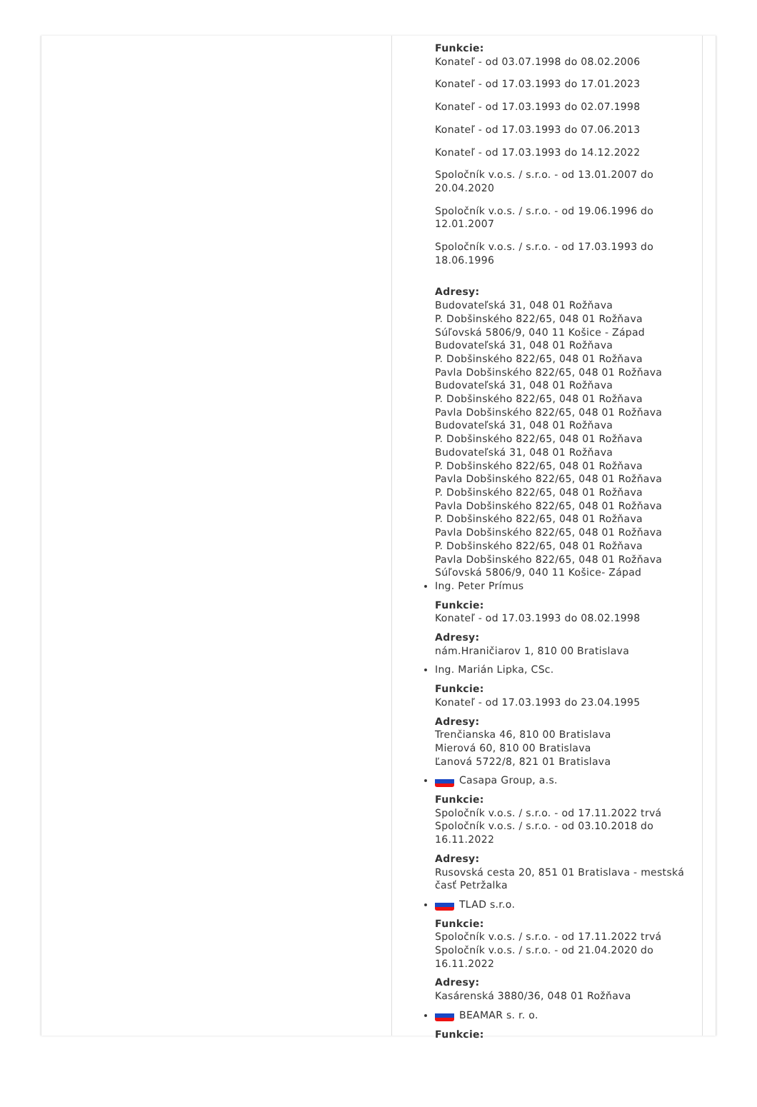Funkcie:
Konateľ - od 03.07.1998 do 08.02.2006
Konateľ - od 17.03.1993 do 17.01.2023
Konateľ - od 17.03.1993 do 02.07.1998
Konateľ - od 17.03.1993 do 07.06.2013
Konateľ - od 17.03.1993 do 14.12.2022
Spoločník v.o.s. / s.r.o. - od 13.01.2007 do 20.04.2020
Spoločník v.o.s. / s.r.o. - od 19.06.1996 do 12.01.2007
Spoločník v.o.s. / s.r.o. - od 17.03.1993 do 18.06.1996
Adresy:
Budovateľská 31, 048 01 Rožňava
P. Dobšinského 822/65, 048 01 Rožňava
Súľovská 5806/9, 040 11 Košice - Západ
Budovateľská 31, 048 01 Rožňava
P. Dobšinského 822/65, 048 01 Rožňava
Pavla Dobšinského 822/65, 048 01 Rožňava
Budovateľská 31, 048 01 Rožňava
P. Dobšinského 822/65, 048 01 Rožňava
Pavla Dobšinského 822/65, 048 01 Rožňava
Budovateľská 31, 048 01 Rožňava
P. Dobšinského 822/65, 048 01 Rožňava
Budovateľská 31, 048 01 Rožňava
P. Dobšinského 822/65, 048 01 Rožňava
Pavla Dobšinského 822/65, 048 01 Rožňava
P. Dobšinského 822/65, 048 01 Rožňava
Pavla Dobšinského 822/65, 048 01 Rožňava
P. Dobšinského 822/65, 048 01 Rožňava
Pavla Dobšinského 822/65, 048 01 Rožňava
P. Dobšinského 822/65, 048 01 Rožňava
Pavla Dobšinského 822/65, 048 01 Rožňava
Súľovská 5806/9, 040 11 Košice- Západ
Ing. Peter Prímus
Funkcie:
Konateľ - od 17.03.1993 do 08.02.1998
Adresy:
nám.Hraničiarov 1, 810 00 Bratislava
Ing. Marián Lipka, CSc.
Funkcie:
Konateľ - od 17.03.1993 do 23.04.1995
Adresy:
Trenčianska 46, 810 00 Bratislava
Mierová 60, 810 00 Bratislava
Ľanová 5722/8, 821 01 Bratislava
Casapa Group, a.s.
Funkcie:
Spoločník v.o.s. / s.r.o. - od 17.11.2022 trvá
Spoločník v.o.s. / s.r.o. - od 03.10.2018 do 16.11.2022
Adresy:
Rusovská cesta 20, 851 01 Bratislava - mestská časť Petržalka
TLAD s.r.o.
Funkcie:
Spoločník v.o.s. / s.r.o. - od 17.11.2022 trvá
Spoločník v.o.s. / s.r.o. - od 21.04.2020 do 16.11.2022
Adresy:
Kasárenská 3880/36, 048 01 Rožňava
BEAMAR s. r. o.
Funkcie: